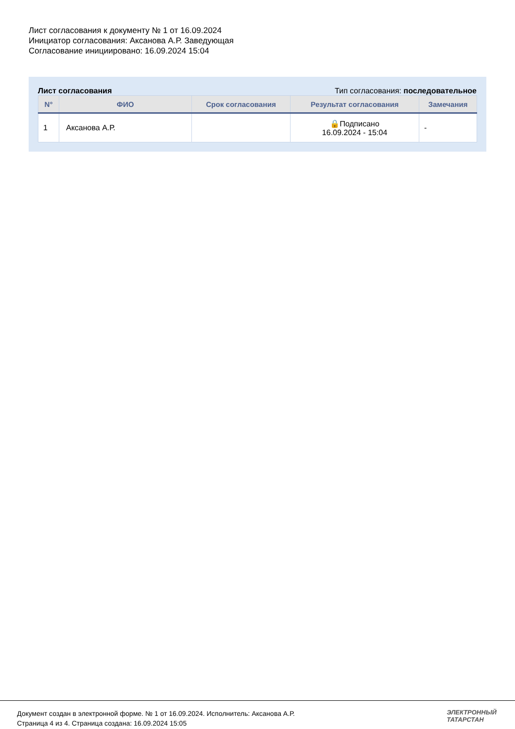Лист согласования к документу № 1 от 16.09.2024
Инициатор согласования: Аксанова А.Р. Заведующая
Согласование инициировано: 16.09.2024 15:04
Лист согласования Тип согласования: последовательное
| N° | ФИО | Срок согласования | Результат согласования | Замечания |
| --- | --- | --- | --- | --- |
| 1 | Аксанова А.Р. | | 🔒Подписано 16.09.2024 - 15:04 | - |
Документ создан в электронной форме. № 1 от 16.09.2024. Исполнитель: Аксанова А.Р.
Страница 4 из 4. Страница создана: 16.09.2024 15:05
ЭЛЕКТРОННЫЙ
ТАТАРСТАН